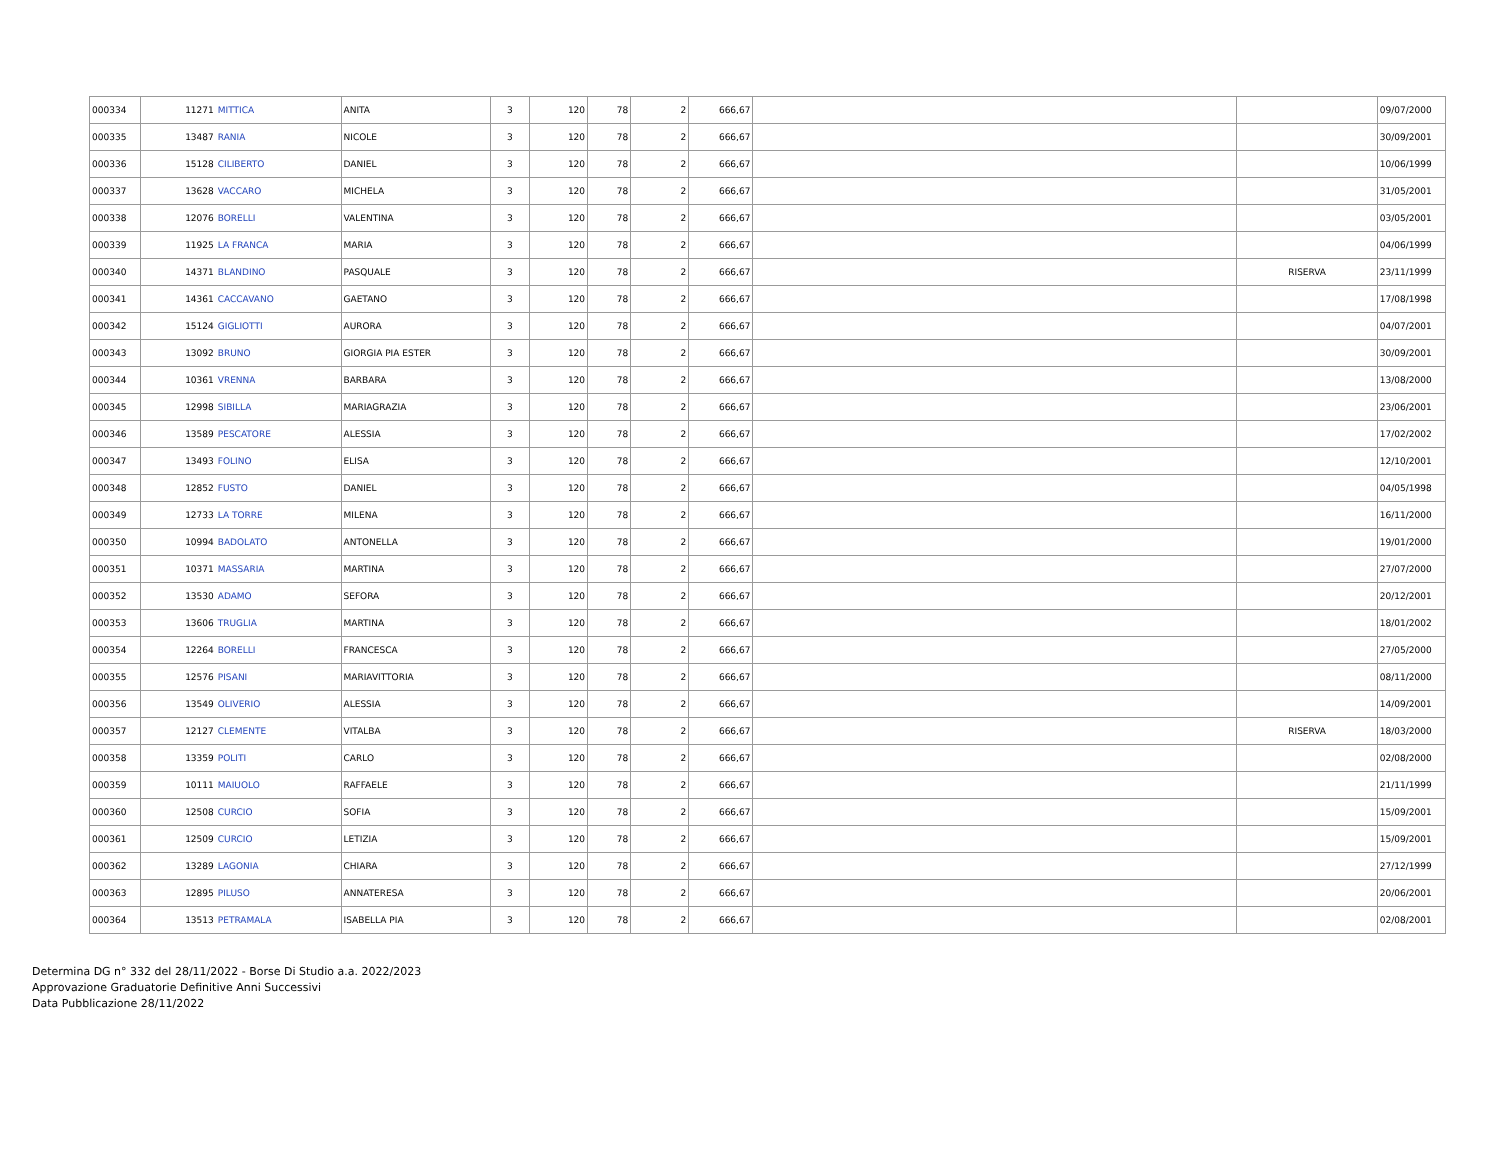| 000334 | 11271 | MITTICA | ANITA | 3 | 120 | 78 | 2 | 666,67 | | | 09/07/2000 |
| 000335 | 13487 | RANIA | NICOLE | 3 | 120 | 78 | 2 | 666,67 | | | 30/09/2001 |
| 000336 | 15128 | CILIBERTO | DANIEL | 3 | 120 | 78 | 2 | 666,67 | | | 10/06/1999 |
| 000337 | 13628 | VACCARO | MICHELA | 3 | 120 | 78 | 2 | 666,67 | | | 31/05/2001 |
| 000338 | 12076 | BORELLI | VALENTINA | 3 | 120 | 78 | 2 | 666,67 | | | 03/05/2001 |
| 000339 | 11925 | LA FRANCA | MARIA | 3 | 120 | 78 | 2 | 666,67 | | | 04/06/1999 |
| 000340 | 14371 | BLANDINO | PASQUALE | 3 | 120 | 78 | 2 | 666,67 | | RISERVA | 23/11/1999 |
| 000341 | 14361 | CACCAVANO | GAETANO | 3 | 120 | 78 | 2 | 666,67 | | | 17/08/1998 |
| 000342 | 15124 | GIGLIOTTI | AURORA | 3 | 120 | 78 | 2 | 666,67 | | | 04/07/2001 |
| 000343 | 13092 | BRUNO | GIORGIA PIA ESTER | 3 | 120 | 78 | 2 | 666,67 | | | 30/09/2001 |
| 000344 | 10361 | VRENNA | BARBARA | 3 | 120 | 78 | 2 | 666,67 | | | 13/08/2000 |
| 000345 | 12998 | SIBILLA | MARIAGRAZIA | 3 | 120 | 78 | 2 | 666,67 | | | 23/06/2001 |
| 000346 | 13589 | PESCATORE | ALESSIA | 3 | 120 | 78 | 2 | 666,67 | | | 17/02/2002 |
| 000347 | 13493 | FOLINO | ELISA | 3 | 120 | 78 | 2 | 666,67 | | | 12/10/2001 |
| 000348 | 12852 | FUSTO | DANIEL | 3 | 120 | 78 | 2 | 666,67 | | | 04/05/1998 |
| 000349 | 12733 | LA TORRE | MILENA | 3 | 120 | 78 | 2 | 666,67 | | | 16/11/2000 |
| 000350 | 10994 | BADOLATO | ANTONELLA | 3 | 120 | 78 | 2 | 666,67 | | | 19/01/2000 |
| 000351 | 10371 | MASSARIA | MARTINA | 3 | 120 | 78 | 2 | 666,67 | | | 27/07/2000 |
| 000352 | 13530 | ADAMO | SEFORA | 3 | 120 | 78 | 2 | 666,67 | | | 20/12/2001 |
| 000353 | 13606 | TRUGLIA | MARTINA | 3 | 120 | 78 | 2 | 666,67 | | | 18/01/2002 |
| 000354 | 12264 | BORELLI | FRANCESCA | 3 | 120 | 78 | 2 | 666,67 | | | 27/05/2000 |
| 000355 | 12576 | PISANI | MARIAVITTORIA | 3 | 120 | 78 | 2 | 666,67 | | | 08/11/2000 |
| 000356 | 13549 | OLIVERIO | ALESSIA | 3 | 120 | 78 | 2 | 666,67 | | | 14/09/2001 |
| 000357 | 12127 | CLEMENTE | VITALBA | 3 | 120 | 78 | 2 | 666,67 | | RISERVA | 18/03/2000 |
| 000358 | 13359 | POLITI | CARLO | 3 | 120 | 78 | 2 | 666,67 | | | 02/08/2000 |
| 000359 | 10111 | MAIUOLO | RAFFAELE | 3 | 120 | 78 | 2 | 666,67 | | | 21/11/1999 |
| 000360 | 12508 | CURCIO | SOFIA | 3 | 120 | 78 | 2 | 666,67 | | | 15/09/2001 |
| 000361 | 12509 | CURCIO | LETIZIA | 3 | 120 | 78 | 2 | 666,67 | | | 15/09/2001 |
| 000362 | 13289 | LAGONIA | CHIARA | 3 | 120 | 78 | 2 | 666,67 | | | 27/12/1999 |
| 000363 | 12895 | PILUSO | ANNATERESA | 3 | 120 | 78 | 2 | 666,67 | | | 20/06/2001 |
| 000364 | 13513 | PETRAMALA | ISABELLA PIA | 3 | 120 | 78 | 2 | 666,67 | | | 02/08/2001 |
Determina DG n° 332 del 28/11/2022 - Borse Di Studio a.a. 2022/2023
Approvazione Graduatorie Definitive Anni Successivi
Data Pubblicazione 28/11/2022